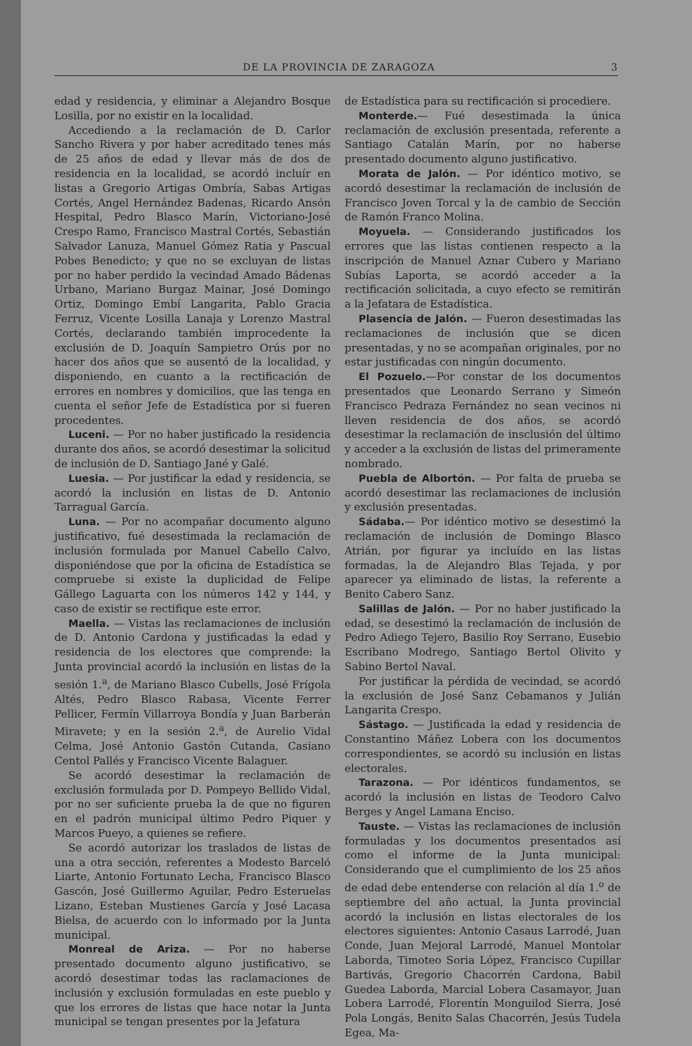DE LA PROVINCIA DE ZARAGOZA 3
edad y residencia, y eliminar a Alejandro Bosque Losilla, por no existir en la localidad.
Accediendo a la reclamación de D. Carlor Sancho Rivera y por haber acreditado tenes más de 25 años de edad y llevar más de dos de residencia en la localidad, se acordó incluír en listas a Gregorio Artigas Ombría, Sabas Artigas Cortés, Angel Hernández Badenas, Ricardo Ansón Hespital, Pedro Blasco Marín, Victoriano-José Crespo Ramo, Francisco Mastral Cortés, Sebastián Salvador Lanuza, Manuel Gómez Ratia y Pascual Pobes Benedicto; y que no se excluyan de listas por no haber perdido la vecindad Amado Bádenas Urbano, Mariano Burgaz Mainar, José Domingo Ortiz, Domingo Embí Langarita, Pablo Gracia Ferruz, Vicente Losilla Lanaja y Lorenzo Mastral Cortés, declarando también improcedente la exclusión de D. Joaquín Sampietro Orús por no hacer dos años que se ausentó de la localidad, y disponiendo, en cuanto a la rectificación de errores en nombres y domicilios, que las tenga en cuenta el señor Jefe de Estadística por si fueren procedentes.
Luceni. — Por no haber justificado la residencia durante dos años, se acordó desestimar la solicitud de inclusión de D. Santiago Jané y Galé.
Luesia. — Por justificar la edad y residencia, se acordó la inclusión en listas de D. Antonio Tarragual García.
Luna. — Por no acompañar documento alguno justificativo, fué desestimada la reclamación de inclusión formulada por Manuel Cabello Calvo, disponiéndose que por la oficina de Estadística se compruebe si existe la duplicidad de Felipe Gállego Laguarta con los números 142 y 144, y caso de existir se rectifique este error.
Maella. — Vistas las reclamaciones de inclusión de D. Antonio Cardona y justificadas la edad y residencia de los electores que comprende: la Junta provincial acordó la inclusión en listas de la sesión 1.<sup>a</sup>, de Mariano Blasco Cubells, José Frígola Altés, Pedro Blasco Rabasa, Vicente Ferrer Pellicer, Fermín Villarroya Bondía y Juan Barberán Miravete; y en la sesión 2.<sup>a</sup>, de Aurelio Vidal Celma, José Antonio Gastón Cutanda, Casiano Centol Pallés y Francisco Vicente Balaguer.
Se acordó desestimar la reclamación de exclusión formulada por D. Pompeyo Bellido Vidal, por no ser suficiente prueba la de que no figuren en el padrón municipal último Pedro Piquer y Marcos Pueyo, a quienes se refiere.
Se acordó autorizar los traslados de listas de una a otra sección, referentes a Modesto Barceló Liarte, Antonio Fortunato Lecha, Francisco Blasco Gascón, José Guillermo Aguilar, Pedro Esteruelas Lizano, Esteban Mustienes García y José Lacasa Bielsa, de acuerdo con lo informado por la Junta municipal.
Monreal de Ariza. — Por no haberse presentado documento alguno justificativo, se acordó desestimar todas las raclamaciones de inclusión y exclusión formuladas en este pueblo y que los errores de listas que hace notar la Junta municipal se tengan presentes por la Jefatura
de Estadística para su rectificación si procediere.
Monterde.— Fué desestimada la única reclamación de exclusión presentada, referente a Santiago Catalán Marín, por no haberse presentado documento alguno justificativo.
Morata de Jalón. — Por idéntico motivo, se acordó desestimar la reclamación de inclusión de Francisco Joven Torcal y la de cambio de Sección de Ramón Franco Molina.
Moyuela. — Considerando justificados los errores que las listas contienen respecto a la inscripción de Manuel Aznar Cubero y Mariano Subías Laporta, se acordó acceder a la rectificación solicitada, a cuyo efecto se remitirán a la Jefatara de Estadística.
Plasencia de Jalón. — Fueron desestimadas las reclamaciones de inclusión que se dicen presentadas, y no se acompañan originales, por no estar justificadas con ningún documento.
El Pozuelo.—Por constar de los documentos presentados que Leonardo Serrano y Simeón Francisco Pedraza Fernández no sean vecinos ni lleven residencia de dos años, se acordó desestimar la reclamación de insclusión del último y acceder a la exclusión de listas del primeramente nombrado.
Puebla de Albortón. — Por falta de prueba se acordó desestimar las reclamaciones de inclusión y exclusión presentadas.
Sádaba.— Por idéntico motivo se desestimó la reclamación de inclusión de Domingo Blasco Atrián, por figurar ya incluído en las listas formadas, la de Alejandro Blas Tejada, y por aparecer ya eliminado de listas, la referente a Benito Cabero Sanz.
Salillas de Jalón. — Por no haber justificado la edad, se desestimó la reclamación de inclusión de Pedro Adiego Tejero, Basilio Roy Serrano, Eusebio Escribano Modrego, Santiago Bertol Olivito y Sabino Bertol Naval.
Por justificar la pérdida de vecindad, se acordó la exclusión de José Sanz Cebamanos y Julián Langarita Crespo.
Sástago. — Justificada la edad y residencia de Constantino Máñez Lobera con los documentos correspondientes, se acordó su inclusión en listas electorales.
Tarazona. — Por idénticos fundamentos, se acordó la inclusión en listas de Teodoro Calvo Berges y Angel Lamana Enciso.
Tauste. — Vistas las reclamaciones de inclusión formuladas y los documentos presentados así como el informe de la Junta municipal: Considerando que el cumplimiento de los 25 años de edad debe entenderse con relación al día 1.<sup>o</sup> de septiembre del año actual, la Junta provincial acordó la inclusión en listas electorales de los electores siguientes: Antonio Casaus Larrodé, Juan Conde, Juan Mejoral Larrodé, Manuel Montolar Laborda, Timoteo Soria López, Francisco Cupillar Bartivás, Gregorio Chacorrén Cardona, Babil Guedea Laborda, Marcial Lobera Casamayor, Juan Lobera Larrodé, Florentín Monguilod Sierra, José Pola Longás, Benito Salas Chacorrén, Jesús Tudela Egea, Ma-